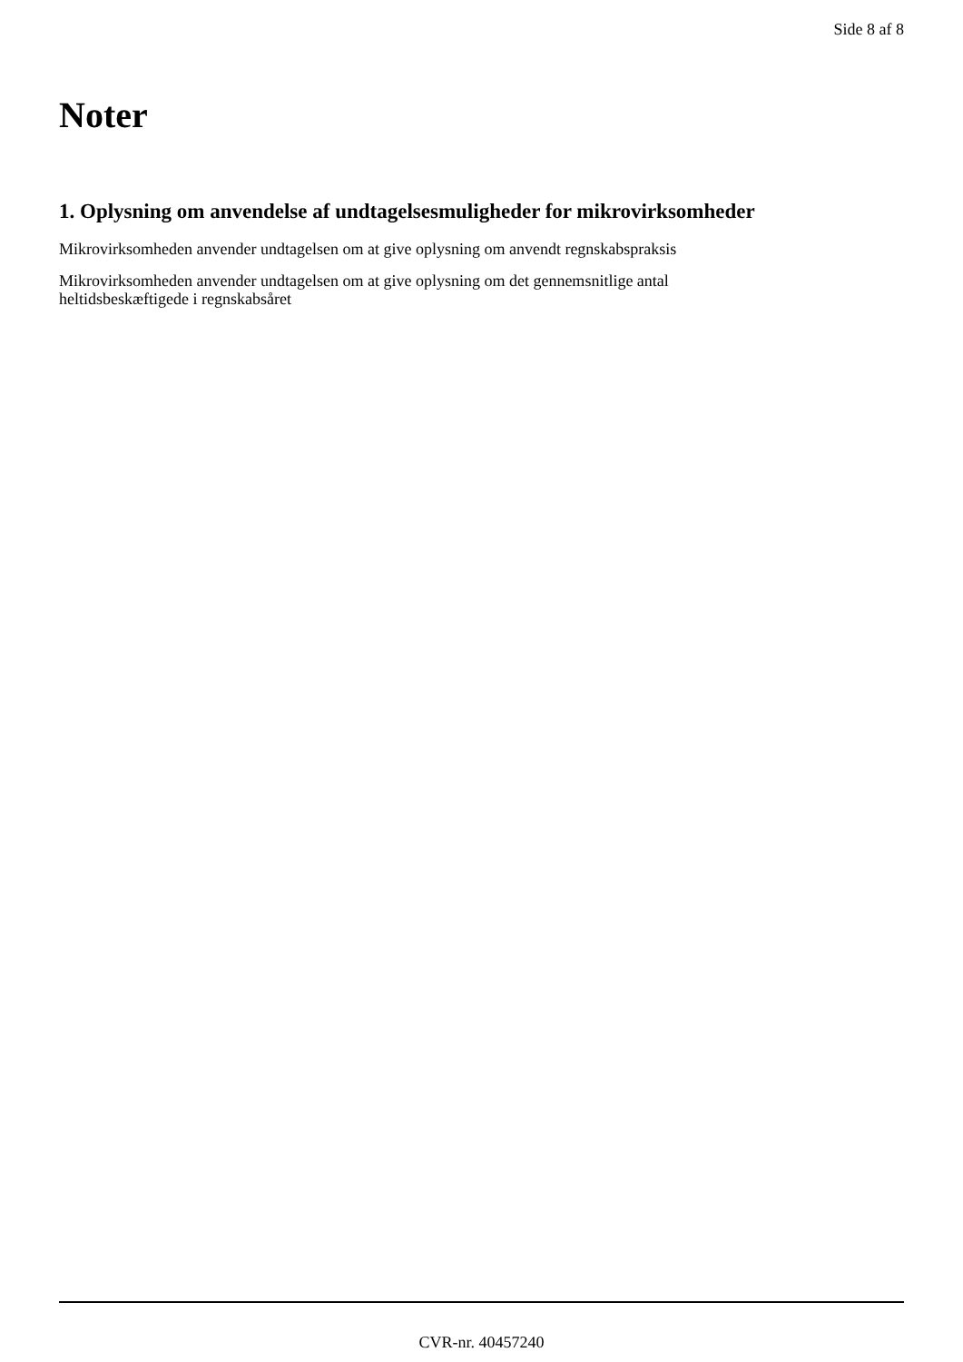Side 8 af 8
Noter
1. Oplysning om anvendelse af undtagelsesmuligheder for mikrovirksomheder
Mikrovirksomheden anvender undtagelsen om at give oplysning om anvendt regnskabspraksis
Mikrovirksomheden anvender undtagelsen om at give oplysning om det gennemsnitlige antal
heltidsbeskæftigede i regnskabsåret
CVR-nr. 40457240